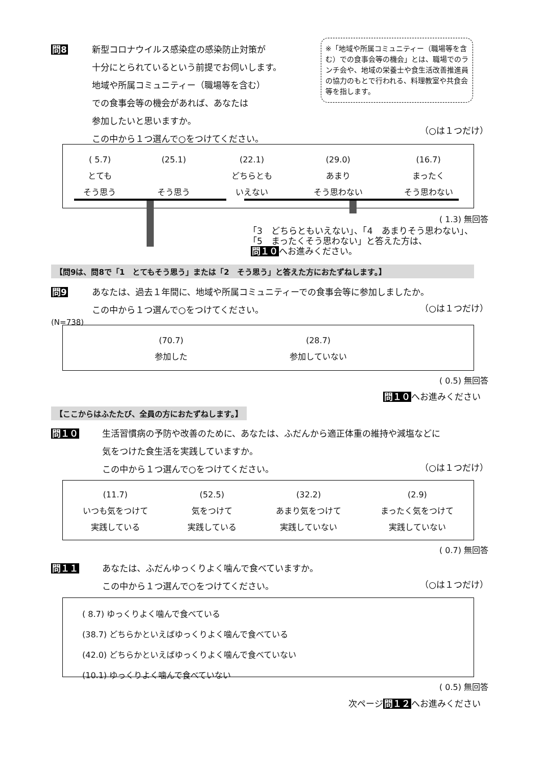問8
新型コロナウイルス感染症の感染防止対策が
十分にとられているという前提でお伺いします。
地域や所属コミュニティー（職場等を含む）
での食事会等の機会があれば、あなたは
参加したいと思いますか。
この中から１つ選んで○をつけてください。
※「地域や所属コミュニティー（職場等を含む）での食事会等の機会」とは、職場でのランチ会や、地域の栄養士や食生活改善推進員の協力のもとで行われる、料理教室や共食会等を指します。
（○は１つだけ）
( 5.7)
とても
そう思う
(25.1)
そう思う
(22.1)
どちらとも
いえない
(29.0)
あまり
そう思わない
(16.7)
まったく
そう思わない
( 1.3) 無回答
「3　どちらともいえない」、「4　あまりそう思わない」、
「5　まったくそう思わない」と答えた方は、
問１０へお進みください。
【問9は、問8で「1　とてもそう思う」または「2　そう思う」と答えた方におたずねします。】
問9
あなたは、過去１年間に、地域や所属コミュニティーでの食事会等に参加しましたか。
この中から１つ選んで○をつけてください。
（○は１つだけ）
(N=738)
(70.7)
参加した
(28.7)
参加していない
( 0.5) 無回答
問１０へお進みください
【ここからはふたたび、全員の方におたずねします。】
問１０
生活習慣病の予防や改善のために、あなたは、ふだんから適正体重の維持や減塩などに
気をつけた食生活を実践していますか。
この中から１つ選んで○をつけてください。
（○は１つだけ）
(11.7)
いつも気をつけて
実践している
(52.5)
気をつけて
実践している
(32.2)
あまり気をつけて
実践していない
(2.9)
まったく気をつけて
実践していない
( 0.7) 無回答
問１１
あなたは、ふだんゆっくりよく噛んで食べていますか。
この中から１つ選んで○をつけてください。
（○は１つだけ）
( 8.7) ゆっくりよく噛んで食べている
(38.7) どちらかといえばゆっくりよく噛んで食べている
(42.0) どちらかといえばゆっくりよく噛んで食べていない
(10.1) ゆっくりよく噛んで食べていない
( 0.5) 無回答
次ページ問１２へお進みください